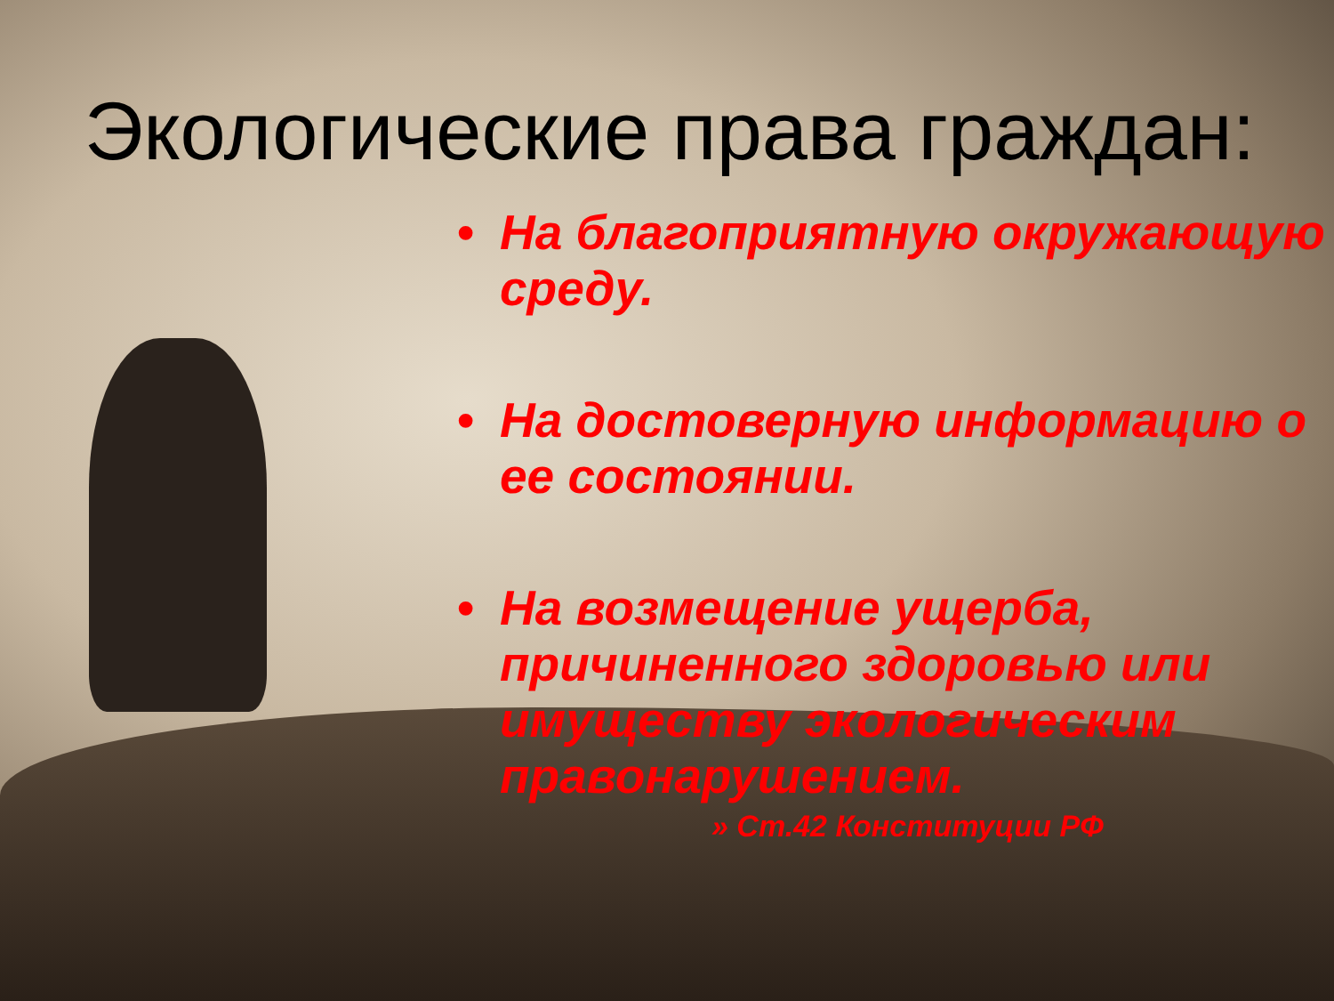Экологические права граждан:
• На благоприятную окружающую среду.
• На достоверную информацию о ее состоянии.
• На возмещение ущерба, причиненного здоровью или имуществу экологическим правонарушением.
» Ст.42 Конституции РФ